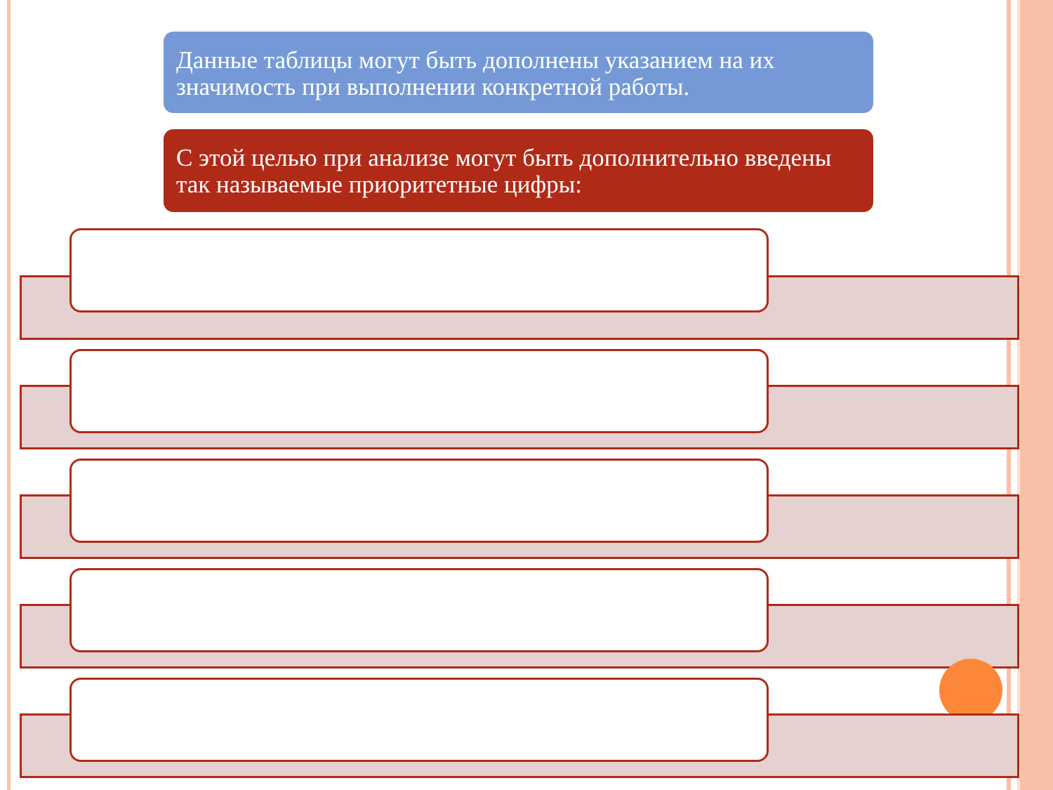Данные таблицы могут быть дополнены указанием на их значимость при выполнении конкретной работы.
С этой целью при анализе могут быть дополнительно введены так называемые приоритетные цифры: